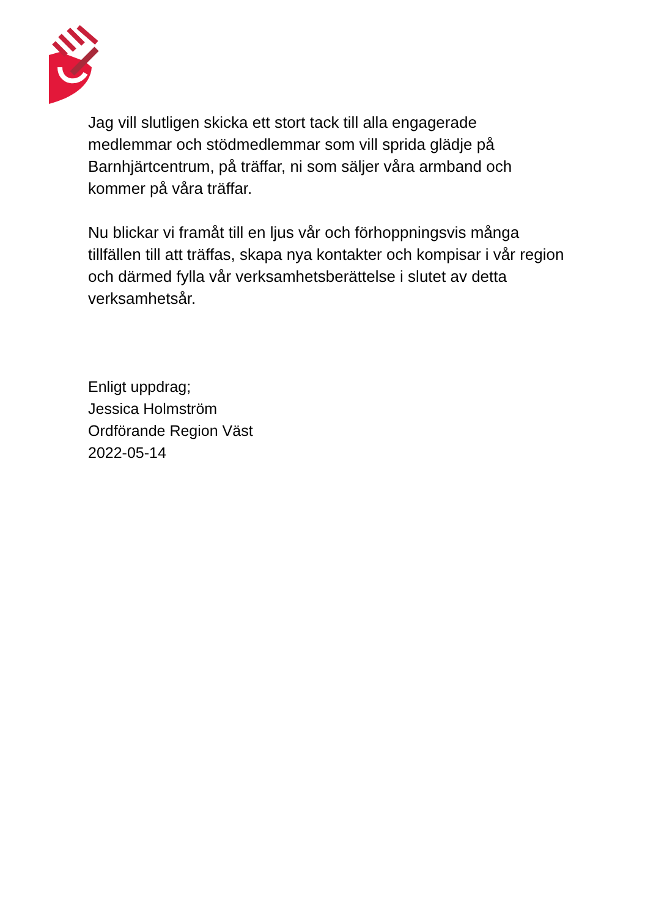Jag vill slutligen skicka ett stort tack till alla engagerade medlemmar och stödmedlemmar som vill sprida glädje på Barnhjärtcentrum, på träffar, ni som säljer våra armband och kommer på våra träffar.
Nu blickar vi framåt till en ljus vår och förhoppningsvis många tillfällen till att träffas, skapa nya kontakter och kompisar i vår region och därmed fylla vår verksamhetsberättelse i slutet av detta verksamhetsår.
Enligt uppdrag;
Jessica Holmström
Ordförande Region Väst
2022-05-14